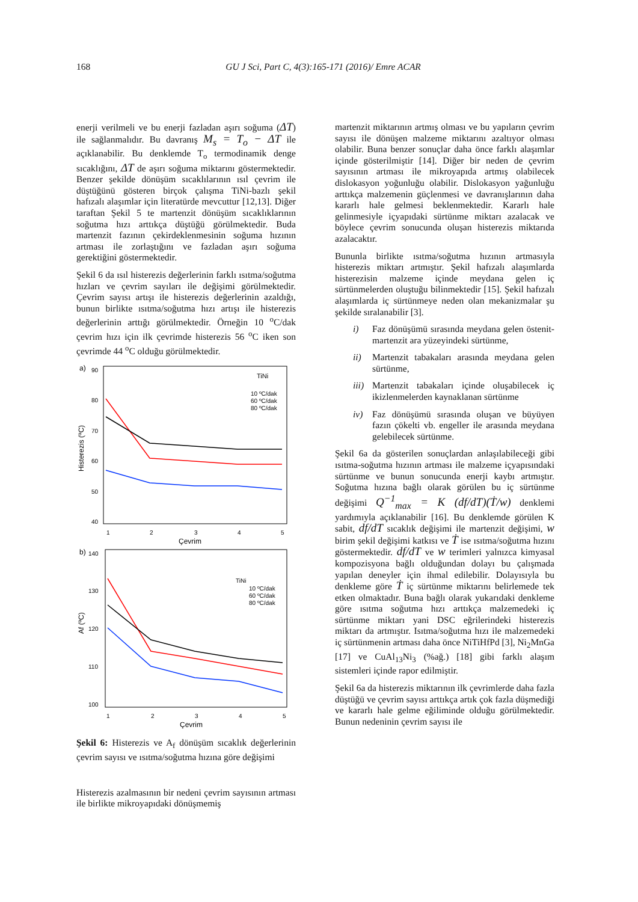168 GU J Sci, Part C, 4(3):165-171 (2016)/ Emre ACAR
enerji verilmeli ve bu enerji fazladan aşırı soğuma (ΔT) ile sağlanmalıdır. Bu davranış M<sub>s</sub> = T<sub>o</sub> − ΔT ile açıklanabilir. Bu denklemde T<sub>o</sub> termodinamik denge sıcaklığını, ΔT de aşırı soğuma miktarını göstermektedir. Benzer şekilde dönüşüm sıcaklılarının ısıl çevrim ile düştüğünü gösteren birçok çalışma TiNi-bazlı şekil hafızalı alaşımlar için literatürde mevcuttur [12,13]. Diğer taraftan Şekil 5 te martenzit dönüşüm sıcaklıklarının soğutma hızı arttıkça düştüğü görülmektedir. Buda martenzit fazının çekirdeklenmesinin soğuma hızının artması ile zorlaştığını ve fazladan aşırı soğuma gerektiğini göstermektedir.
Şekil 6 da ısıl histerezis değerlerinin farklı ısıtma/soğutma hızları ve çevrim sayıları ile değişimi görülmektedir. Çevrim sayısı artışı ile histerezis değerlerinin azaldığı, bunun birlikte ısıtma/soğutma hızı artışı ile histerezis değerlerinin arttığı görülmektedir. Örneğin 10 <sup>o</sup>C/dak çevrim hızı için ilk çevrimde histerezis 56 <sup>o</sup>C iken son çevrimde 44 <sup>o</sup>C olduğu görülmektedir.
a)
90
80
70
60
50
40
1
2
3
4
5
Çevrim
Histerezis (ºC)
TiNi
10 ºC/dak
60 ºC/dak
80 ºC/dak
b)
140
130
120
110
100
1
2
3
4
5
Çevrim
Af (ºC)
TiNi
10 ºC/dak
60 ºC/dak
80 ºC/dak
Şekil 6: Histerezis ve A<sub>f</sub> dönüşüm sıcaklık değerlerinin çevrim sayısı ve ısıtma/soğutma hızına göre değişimi
Histerezis azalmasının bir nedeni çevrim sayısının artması ile birlikte mikroyapıdaki dönüşmemiş
martenzit miktarının artmış olması ve bu yapıların çevrim sayısı ile dönüşen malzeme miktarını azaltıyor olması olabilir. Buna benzer sonuçlar daha önce farklı alaşımlar içinde gösterilmiştir [14]. Diğer bir neden de çevrim sayısının artması ile mikroyapıda artmış olabilecek dislokasyon yoğunluğu olabilir. Dislokasyon yağunluğu arttıkça malzemenin güçlenmesi ve davranışlarının daha kararlı hale gelmesi beklenmektedir. Kararlı hale gelinmesiyle içyapıdaki sürtünme miktarı azalacak ve böylece çevrim sonucunda oluşan histerezis miktarıda azalacaktır.
Bununla birlikte ısıtma/soğutma hızının artmasıyla histerezis miktarı artmıştır. Şekil hafızalı alaşımlarda histerezisin malzeme içinde meydana gelen iç sürtünmelerden oluştuğu bilinmektedir [15]. Şekil hafızalı alaşımlarda iç sürtünmeye neden olan mekanizmalar şu şekilde sıralanabilir [3].
i) Faz dönüşümü sırasında meydana gelen östenit-martenzit ara yüzeyindeki sürtünme,
ii) Martenzit tabakaları arasında meydana gelen sürtünme,
iii) Martenzit tabakaları içinde oluşabilecek iç ikizlenmelerden kaynaklanan sürtünme
iv) Faz dönüşümü sırasında oluşan ve büyüyen fazın çökelti vb. engeller ile arasında meydana gelebilecek sürtünme.
Şekil 6a da gösterilen sonuçlardan anlaşılabileceği gibi ısıtma-soğutma hızının artması ile malzeme içyapısındaki sürtünme ve bunun sonucunda enerji kaybı artmıştır. Soğutma hızına bağlı olarak görülen bu iç sürtünme değişimi Q<sup>−1</sup><sub>max</sub> = K (df/dT)(Ṫ/w) denklemi yardımıyla açıklanabilir [16]. Bu denklemde görülen K sabit, df/dT sıcaklık değişimi ile martenzit değişimi, w birim şekil değişimi katkısı ve Ṫ ise ısıtma/soğutma hızını göstermektedir. df/dT ve w terimleri yalnızca kimyasal kompozisyona bağlı olduğundan dolayı bu çalışmada yapılan deneyler için ihmal edilebilir. Dolayısıyla bu denkleme göre Ṫ iç sürtünme miktarını belirlemede tek etken olmaktadır. Buna bağlı olarak yukarıdaki denkleme göre ısıtma soğutma hızı arttıkça malzemedeki iç sürtünme miktarı yani DSC eğrilerindeki histerezis miktarı da artmıştır. Isıtma/soğutma hızı ile malzemedeki iç sürtünmenin artması daha önce NiTiHfPd [3], Ni<sub>2</sub>MnGa [17] ve CuAl<sub>13</sub>Ni<sub>3</sub> (%ağ.) [18] gibi farklı alaşım sistemleri içinde rapor edilmiştir.
Şekil 6a da histerezis miktarının ilk çevrimlerde daha fazla düştüğü ve çevrim sayısı arttıkça artık çok fazla düşmediği ve kararlı hale gelme eğiliminde olduğu görülmektedir. Bunun nedeninin çevrim sayısı ile